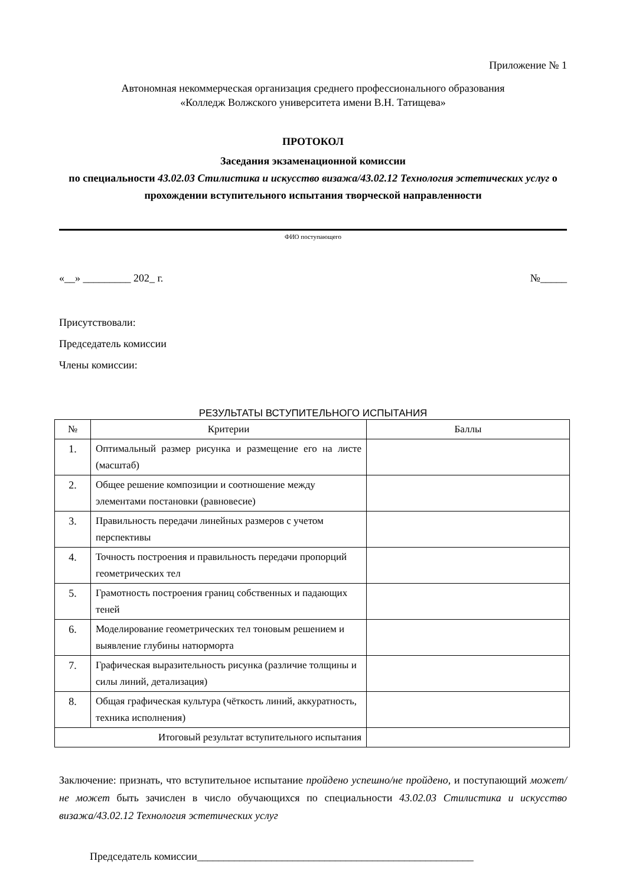Приложение № 1
Автономная некоммерческая организация среднего профессионального образования
«Колледж Волжского университета имени В.Н. Татищева»
ПРОТОКОЛ
Заседания экзаменационной комиссии
по специальности 43.02.03 Стилистика и искусство визажа/43.02.12 Технология эстетических услуг о прохождении вступительного испытания творческой направленности
ФИО поступающего
«__» _________ 202_ г. №_____
Присутствовали:
Председатель комиссии
Члены комиссии:
РЕЗУЛЬТАТЫ ВСТУПИТЕЛЬНОГО ИСПЫТАНИЯ
| № | Критерии | Баллы |
| --- | --- | --- |
| 1. | Оптимальный размер рисунка и размещение его на листе (масштаб) | |
| 2. | Общее решение композиции и соотношение между элементами постановки (равновесие) | |
| 3. | Правильность передачи линейных размеров с учетом перспективы | |
| 4. | Точность построения и правильность передачи пропорций геометрических тел | |
| 5. | Грамотность построения границ собственных и падающих теней | |
| 6. | Моделирование геометрических тел тоновым решением и выявление глубины натюрморта | |
| 7. | Графическая выразительность рисунка (различие толщины и силы линий, детализация) | |
| 8. | Общая графическая культура (чёткость линий, аккуратность, техника исполнения) | |
| Итоговый результат вступительного испытания | | |
Заключение: признать, что вступительное испытание пройдено успешно/не пройдено, и поступающий может/не может быть зачислен в число обучающихся по специальности 43.02.03 Стилистика и искусство визажа/43.02.12 Технология эстетических услуг
Председатель комиссии____________________________________________________